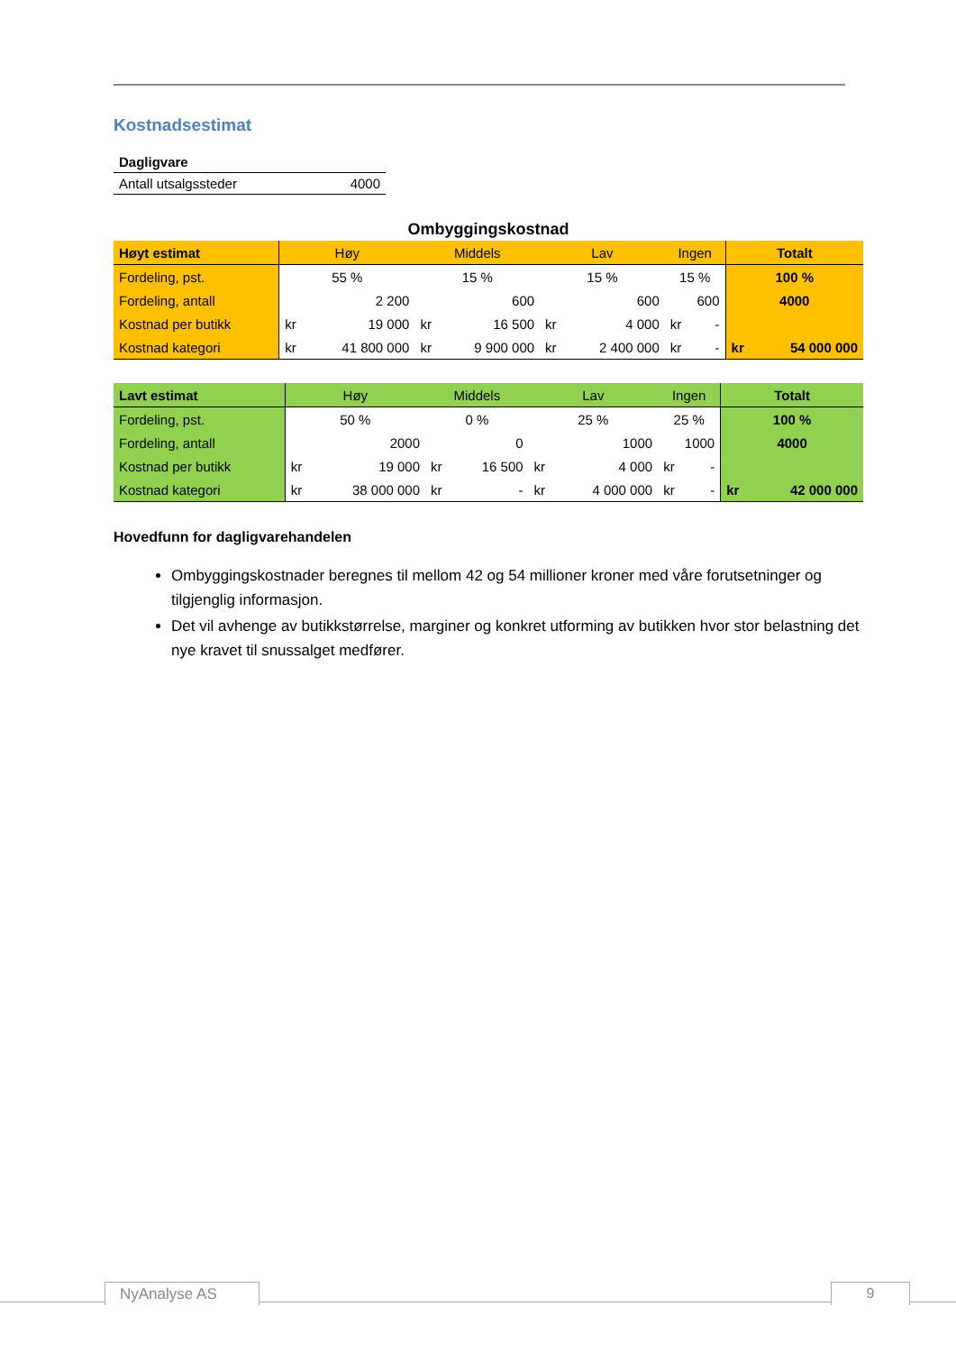Kostnadsestimat
| Dagligvare | |
| Antall utsalgssteder | 4000 |
Ombyggingskostnad
| Høyt estimat | Høy | | Middels | | Lav | | Ingen | | Totalt | |
| --- | --- | --- | --- | --- | --- | --- | --- | --- | --- | --- |
| Fordeling, pst. | 55 % | | 15 % | | 15 % | | 15 % | | 100 % | |
| Fordeling, antall | 2 200 | | 600 | | 600 | | 600 | | 4000 | |
| Kostnad per butikk | kr | 19 000 | kr | 16 500 | kr | 4 000 | kr | - | | |
| Kostnad kategori | kr | 41 800 000 | kr | 9 900 000 | kr | 2 400 000 | kr | - | kr | 54 000 000 |
| Lavt estimat | Høy | | Middels | | Lav | | Ingen | | Totalt | |
| --- | --- | --- | --- | --- | --- | --- | --- | --- | --- | --- |
| Fordeling, pst. | 50 % | | 0 % | | 25 % | | 25 % | | 100 % | |
| Fordeling, antall | 2000 | | 0 | | 1000 | | 1000 | | 4000 | |
| Kostnad per butikk | kr | 19 000 | kr | 16 500 | kr | 4 000 | kr | - | | |
| Kostnad kategori | kr | 38 000 000 | kr | - | kr | 4 000 000 | kr | - | kr | 42 000 000 |
Hovedfunn for dagligvarehandelen
Ombyggingskostnader beregnes til mellom 42 og 54 millioner kroner med våre forutsetninger og tilgjenglig informasjon.
Det vil avhenge av butikkstørrelse, marginer og konkret utforming av butikken hvor stor belastning det nye kravet til snussalget medfører.
NyAnalyse AS 9